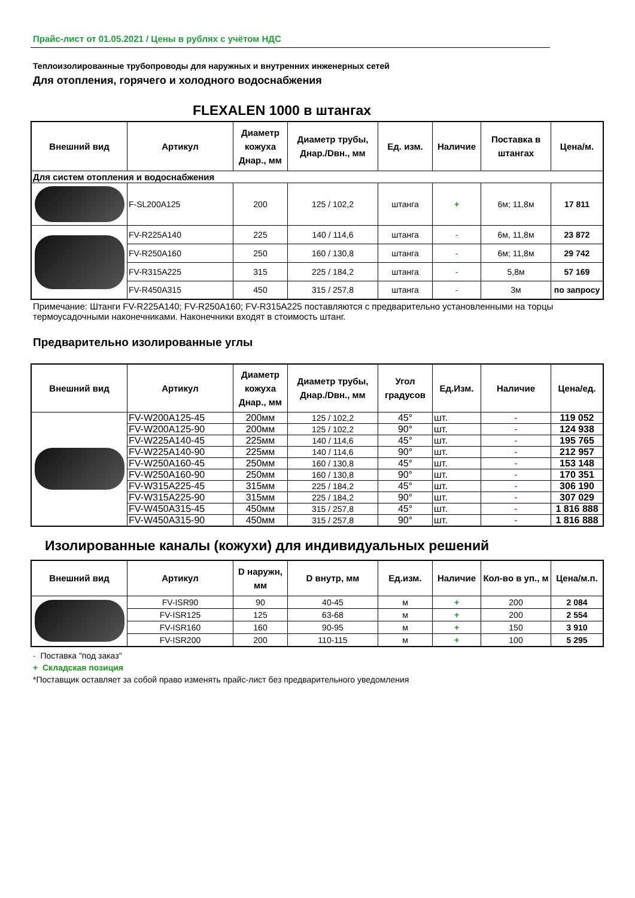Прайс-лист от 01.05.2021 / Цены в рублях с учётом НДС
Теплоизолированные трубопроводы для наружных и внутренних инженерных сетей
Для отопления, горячего и холодного водоснабжения
FLEXALEN 1000 в штангах
| Внешний вид | Артикул | Диаметр кожуха Днар., мм | Диаметр трубы, Днар./Dвн., мм | Ед. изм. | Наличие | Поставка в штангах | Цена/м. |
| --- | --- | --- | --- | --- | --- | --- | --- |
| Для систем отопления и водоснабжения | | | | | | | |
| | F-SL200A125 | 200 | 125 / 102,2 | штанга | + | 6м; 11,8м | 17 811 |
| | FV-R225A140 | 225 | 140 / 114,6 | штанга | - | 6м, 11,8м | 23 872 |
| | FV-R250A160 | 250 | 160 / 130,8 | штанга | - | 6м; 11,8м | 29 742 |
| | FV-R315A225 | 315 | 225 / 184,2 | штанга | - | 5,8м | 57 169 |
| | FV-R450A315 | 450 | 315 / 257,8 | штанга | - | 3м | по запросу |
Примечание: Штанги FV-R225A140; FV-R250A160; FV-R315A225 поставляются с предварительно установленными на торцы термоусадочными наконечниками. Наконечники входят в стоимость штанг.
Предварительно изолированные углы
| Внешний вид | Артикул | Диаметр кожуха Днар., мм | Диаметр трубы, Днар./Dвн., мм | Угол градусов | Ед.Изм. | Наличие | Цена/ед. |
| --- | --- | --- | --- | --- | --- | --- | --- |
| | FV-W200A125-45 | 200мм | 125 / 102,2 | 45° | шт. | - | 119 052 |
| | FV-W200A125-90 | 200мм | 125 / 102,2 | 90° | шт. | - | 124 938 |
| | FV-W225A140-45 | 225мм | 140 / 114,6 | 45° | шт. | - | 195 765 |
| | FV-W225A140-90 | 225мм | 140 / 114,6 | 90° | шт. | - | 212 957 |
| | FV-W250A160-45 | 250мм | 160 / 130,8 | 45° | шт. | - | 153 148 |
| | FV-W250A160-90 | 250мм | 160 / 130,8 | 90° | шт. | - | 170 351 |
| | FV-W315A225-45 | 315мм | 225 / 184,2 | 45° | шт. | - | 306 190 |
| | FV-W315A225-90 | 315мм | 225 / 184,2 | 90° | шт. | - | 307 029 |
| | FV-W450A315-45 | 450мм | 315 / 257,8 | 45° | шт. | - | 1 816 888 |
| | FV-W450A315-90 | 450мм | 315 / 257,8 | 90° | шт. | - | 1 816 888 |
Изолированные каналы (кожухи) для индивидуальных решений
| Внешний вид | Артикул | D наружн, мм | D внутр, мм | Ед.изм. | Наличие | Кол-во в уп., м | Цена/м.п. |
| --- | --- | --- | --- | --- | --- | --- | --- |
| | FV-ISR90 | 90 | 40-45 | м | + | 200 | 2 084 |
| | FV-ISR125 | 125 | 63-68 | м | + | 200 | 2 554 |
| | FV-ISR160 | 160 | 90-95 | м | + | 150 | 3 910 |
| | FV-ISR200 | 200 | 110-115 | м | + | 100 | 5 295 |
- Поставка "под заказ"
+ Складская позиция
*Поставщик оставляет за собой право изменять прайс-лист без предварительного уведомления